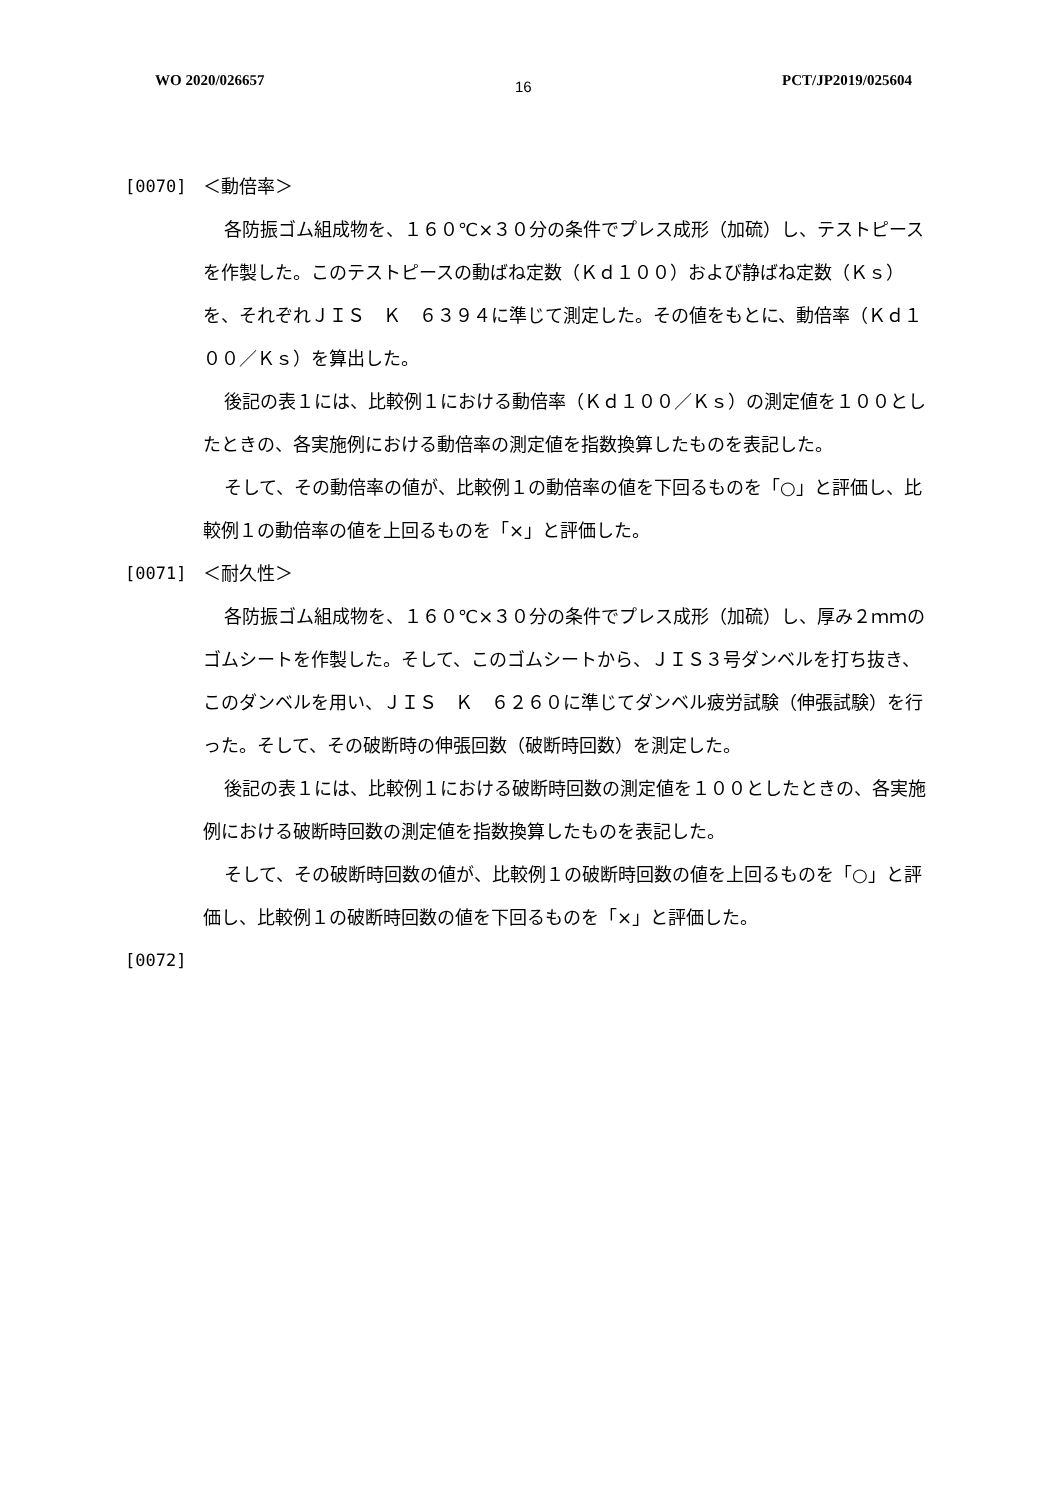WO 2020/026657 16 PCT/JP2019/025604
[0070] ＜動倍率＞
各防振ゴム組成物を、１６０℃×３０分の条件でプレス成形（加硫）し、テストピースを作製した。このテストピースの動ばね定数（Ｋｄ１００）および静ばね定数（Ｋｓ）を、それぞれＪＩＳ　Ｋ　６３９４に準じて測定した。その値をもとに、動倍率（Ｋｄ１００／Ｋｓ）を算出した。
後記の表１には、比較例１における動倍率（Ｋｄ１００／Ｋｓ）の測定値を１００としたときの、各実施例における動倍率の測定値を指数換算したものを表記した。
そして、その動倍率の値が、比較例１の動倍率の値を下回るものを「○」と評価し、比較例１の動倍率の値を上回るものを「×」と評価した。
[0071] ＜耐久性＞
各防振ゴム組成物を、１６０℃×３０分の条件でプレス成形（加硫）し、厚み２ｍｍのゴムシートを作製した。そして、このゴムシートから、ＪＩＳ３号ダンベルを打ち抜き、このダンベルを用い、ＪＩＳ　Ｋ　６２６０に準じてダンベル疲労試験（伸張試験）を行った。そして、その破断時の伸張回数（破断時回数）を測定した。
後記の表１には、比較例１における破断時回数の測定値を１００としたときの、各実施例における破断時回数の測定値を指数換算したものを表記した。
そして、その破断時回数の値が、比較例１の破断時回数の値を上回るものを「○」と評価し、比較例１の破断時回数の値を下回るものを「×」と評価した。
[0072]